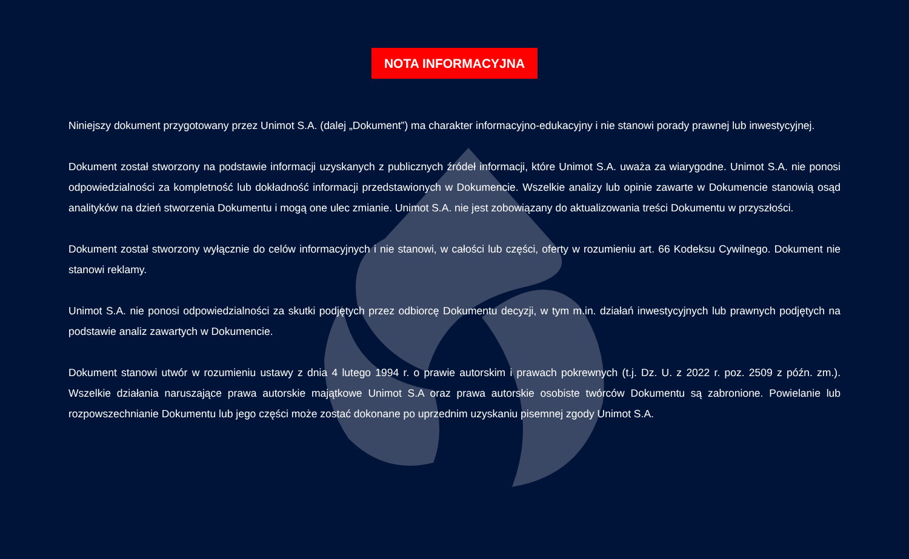NOTA INFORMACYJNA
Niniejszy dokument przygotowany przez Unimot S.A. (dalej „Dokument”) ma charakter informacyjno-edukacyjny i nie stanowi porady prawnej lub inwestycyjnej.
Dokument został stworzony na podstawie informacji uzyskanych z publicznych źródeł informacji, które Unimot S.A. uważa za wiarygodne. Unimot S.A. nie ponosi odpowiedzialności za kompletność lub dokładność informacji przedstawionych w Dokumencie. Wszelkie analizy lub opinie zawarte w Dokumencie stanowią osąd analityków na dzień stworzenia Dokumentu i mogą one ulec zmianie. Unimot S.A. nie jest zobowiązany do aktualizowania treści Dokumentu w przyszłości.
Dokument został stworzony wyłącznie do celów informacyjnych i nie stanowi, w całości lub części, oferty w rozumieniu art. 66 Kodeksu Cywilnego. Dokument nie stanowi reklamy.
Unimot S.A. nie ponosi odpowiedzialności za skutki podjętych przez odbiorcę Dokumentu decyzji, w tym m.in. działań inwestycyjnych lub prawnych podjętych na podstawie analiz zawartych w Dokumencie.
Dokument stanowi utwór w rozumieniu ustawy z dnia 4 lutego 1994 r. o prawie autorskim i prawach pokrewnych (t.j. Dz. U. z 2022 r. poz. 2509 z późn. zm.). Wszelkie działania naruszające prawa autorskie majątkowe Unimot S.A oraz prawa autorskie osobiste twórców Dokumentu są zabronione. Powielanie lub rozpowszechnianie Dokumentu lub jego części może zostać dokonane po uprzednim uzyskaniu pisemnej zgody Unimot S.A.